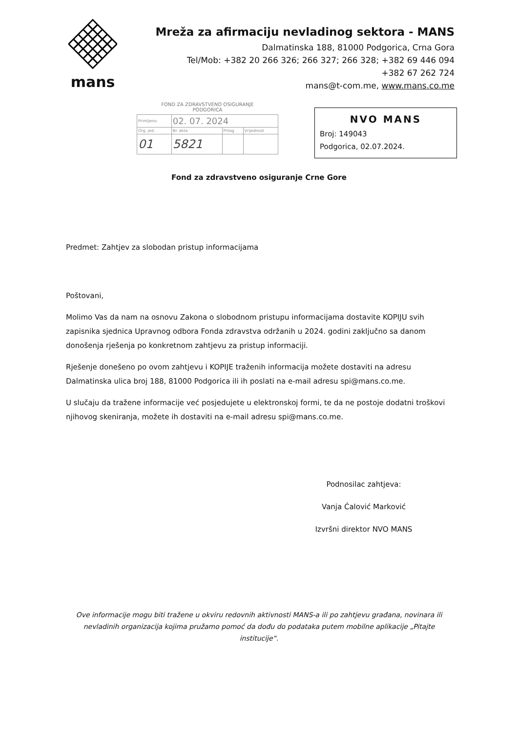mans
Mreža za afirmaciju nevladinog sektora - MANS
Dalmatinska 188, 81000 Podgorica, Crna Gora
Tel/Mob: +382 20 266 326; 266 327; 266 328; +382 69 446 094
+382 67 262 724
mans@t-com.me, www.mans.co.me
FOND ZA ZDRAVSTVENO OSIGURANJE
PODGORICA
| Primljeno: | 02. 07. 2024 | | |
| Org. jed. | Br. akta | Prilog | Vrijednost |
| 01 | 5821 | | |
NVO MANS
Broj: 149043
Podgorica, 02.07.2024.
Fond za zdravstveno osiguranje Crne Gore
Predmet: Zahtjev za slobodan pristup informacijama
Poštovani,
Molimo Vas da nam na osnovu Zakona o slobodnom pristupu informacijama dostavite KOPIJU svih zapisnika sjednica Upravnog odbora Fonda zdravstva održanih u 2024. godini zaključno sa danom donošenja rješenja po konkretnom zahtjevu za pristup informaciji.
Rješenje donešeno po ovom zahtjevu i KOPIJE traženih informacija možete dostaviti na adresu Dalmatinska ulica broj 188, 81000 Podgorica ili ih poslati na e-mail adresu spi@mans.co.me.
U slučaju da tražene informacije već posjedujete u elektronskoj formi, te da ne postoje dodatni troškovi njihovog skeniranja, možete ih dostaviti na e-mail adresu spi@mans.co.me.
Podnosilac zahtjeva:
Vanja Ćalović Marković
Izvršni direktor NVO MANS
Ove informacije mogu biti tražene u okviru redovnih aktivnosti MANS-a ili po zahtjevu građana, novinara ili nevladinih organizacija kojima pružamo pomoć da dođu do podataka putem mobilne aplikacije „Pitajte institucije“.